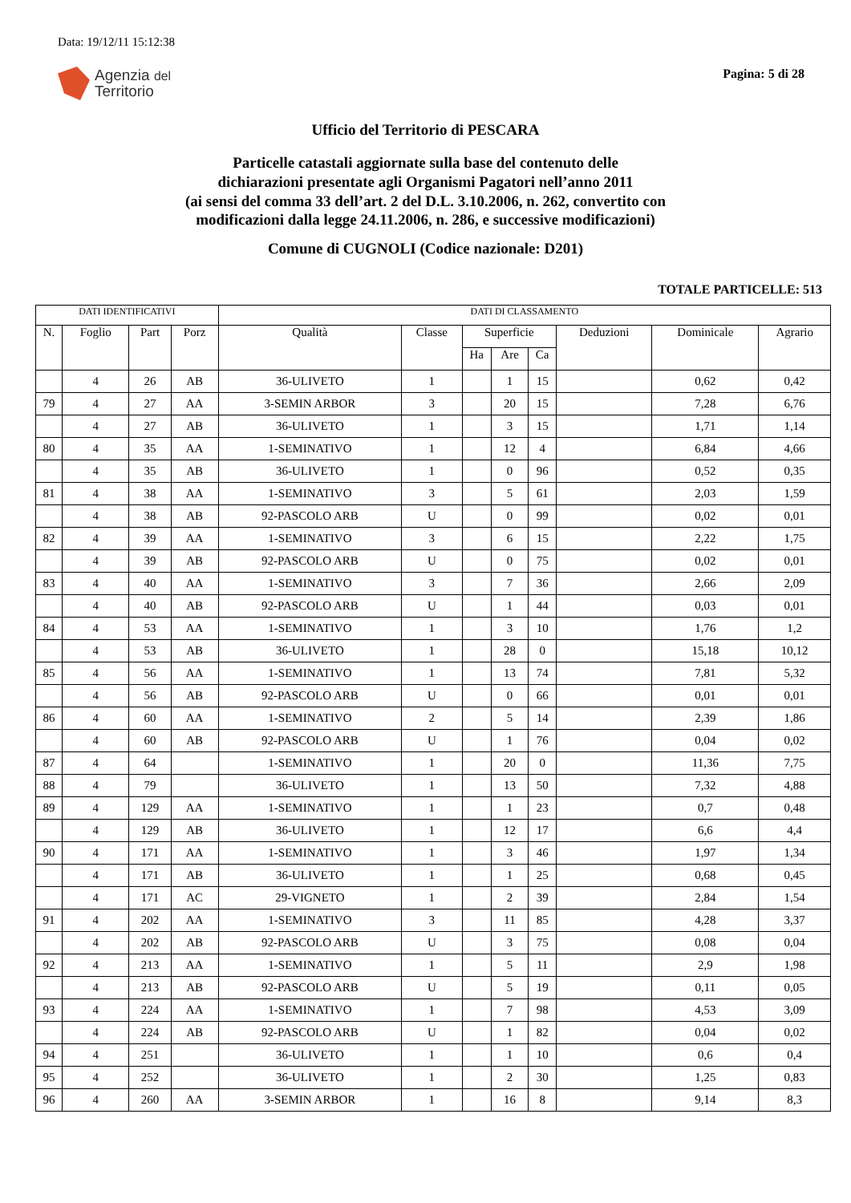Data: 19/12/11 15:12:38
Agenzia del
Territorio
Pagina: 5 di 28
Ufficio del Territorio di PESCARA
Particelle catastali aggiornate sulla base del contenuto delle
dichiarazioni presentate agli Organismi Pagatori nell’anno 2011
(ai sensi del comma 33 dell’art. 2 del D.L. 3.10.2006, n. 262, convertito con
modificazioni dalla legge 24.11.2006, n. 286, e successive modificazioni)
Comune di CUGNOLI (Codice nazionale: D201)
TOTALE PARTICELLE: 513
| DATI IDENTIFICATIVI | | | | DATI DI CLASSAMENTO | | | | | | | |
| --- | --- | --- | --- | --- | --- | --- | --- | --- | --- | --- | --- |
| N. | Foglio | Part | Porz | Qualità | Classe | Superficie | | | Deduzioni | Dominicale | Agrario |
| | | | | | | Ha | Are | Ca | | | |
| | 4 | 26 | AB | 36-ULIVETO | 1 | | 1 | 15 | | 0,62 | 0,42 |
| 79 | 4 | 27 | AA | 3-SEMIN ARBOR | 3 | | 20 | 15 | | 7,28 | 6,76 |
| | 4 | 27 | AB | 36-ULIVETO | 1 | | 3 | 15 | | 1,71 | 1,14 |
| 80 | 4 | 35 | AA | 1-SEMINATIVO | 1 | | 12 | 4 | | 6,84 | 4,66 |
| | 4 | 35 | AB | 36-ULIVETO | 1 | | 0 | 96 | | 0,52 | 0,35 |
| 81 | 4 | 38 | AA | 1-SEMINATIVO | 3 | | 5 | 61 | | 2,03 | 1,59 |
| | 4 | 38 | AB | 92-PASCOLO ARB | U | | 0 | 99 | | 0,02 | 0,01 |
| 82 | 4 | 39 | AA | 1-SEMINATIVO | 3 | | 6 | 15 | | 2,22 | 1,75 |
| | 4 | 39 | AB | 92-PASCOLO ARB | U | | 0 | 75 | | 0,02 | 0,01 |
| 83 | 4 | 40 | AA | 1-SEMINATIVO | 3 | | 7 | 36 | | 2,66 | 2,09 |
| | 4 | 40 | AB | 92-PASCOLO ARB | U | | 1 | 44 | | 0,03 | 0,01 |
| 84 | 4 | 53 | AA | 1-SEMINATIVO | 1 | | 3 | 10 | | 1,76 | 1,2 |
| | 4 | 53 | AB | 36-ULIVETO | 1 | | 28 | 0 | | 15,18 | 10,12 |
| 85 | 4 | 56 | AA | 1-SEMINATIVO | 1 | | 13 | 74 | | 7,81 | 5,32 |
| | 4 | 56 | AB | 92-PASCOLO ARB | U | | 0 | 66 | | 0,01 | 0,01 |
| 86 | 4 | 60 | AA | 1-SEMINATIVO | 2 | | 5 | 14 | | 2,39 | 1,86 |
| | 4 | 60 | AB | 92-PASCOLO ARB | U | | 1 | 76 | | 0,04 | 0,02 |
| 87 | 4 | 64 | | 1-SEMINATIVO | 1 | | 20 | 0 | | 11,36 | 7,75 |
| 88 | 4 | 79 | | 36-ULIVETO | 1 | | 13 | 50 | | 7,32 | 4,88 |
| 89 | 4 | 129 | AA | 1-SEMINATIVO | 1 | | 1 | 23 | | 0,7 | 0,48 |
| | 4 | 129 | AB | 36-ULIVETO | 1 | | 12 | 17 | | 6,6 | 4,4 |
| 90 | 4 | 171 | AA | 1-SEMINATIVO | 1 | | 3 | 46 | | 1,97 | 1,34 |
| | 4 | 171 | AB | 36-ULIVETO | 1 | | 1 | 25 | | 0,68 | 0,45 |
| | 4 | 171 | AC | 29-VIGNETO | 1 | | 2 | 39 | | 2,84 | 1,54 |
| 91 | 4 | 202 | AA | 1-SEMINATIVO | 3 | | 11 | 85 | | 4,28 | 3,37 |
| | 4 | 202 | AB | 92-PASCOLO ARB | U | | 3 | 75 | | 0,08 | 0,04 |
| 92 | 4 | 213 | AA | 1-SEMINATIVO | 1 | | 5 | 11 | | 2,9 | 1,98 |
| | 4 | 213 | AB | 92-PASCOLO ARB | U | | 5 | 19 | | 0,11 | 0,05 |
| 93 | 4 | 224 | AA | 1-SEMINATIVO | 1 | | 7 | 98 | | 4,53 | 3,09 |
| | 4 | 224 | AB | 92-PASCOLO ARB | U | | 1 | 82 | | 0,04 | 0,02 |
| 94 | 4 | 251 | | 36-ULIVETO | 1 | | 1 | 10 | | 0,6 | 0,4 |
| 95 | 4 | 252 | | 36-ULIVETO | 1 | | 2 | 30 | | 1,25 | 0,83 |
| 96 | 4 | 260 | AA | 3-SEMIN ARBOR | 1 | | 16 | 8 | | 9,14 | 8,3 |